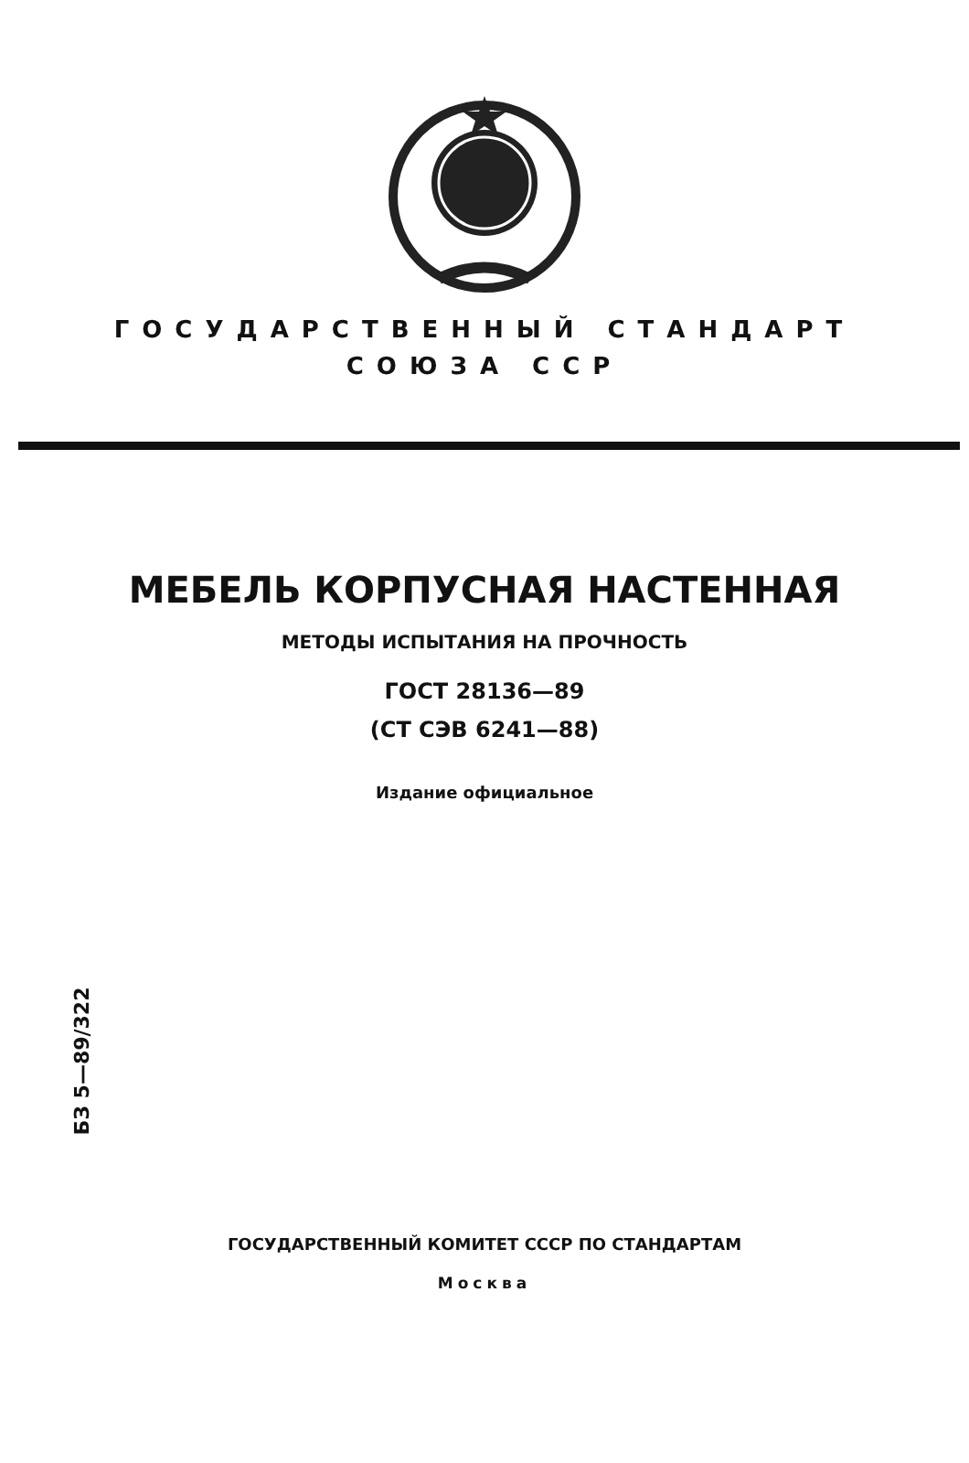ГОСУДАРСТВЕННЫЙ СТАНДАРТ
СОЮЗА ССР
МЕБЕЛЬ КОРПУСНАЯ НАСТЕННАЯ
МЕТОДЫ ИСПЫТАНИЯ НА ПРОЧНОСТЬ
ГОСТ 28136—89
(СТ СЭВ 6241—88)
Издание официальное
БЗ 5—89/322
ГОСУДАРСТВЕННЫЙ КОМИТЕТ СССР ПО СТАНДАРТАМ
Москва